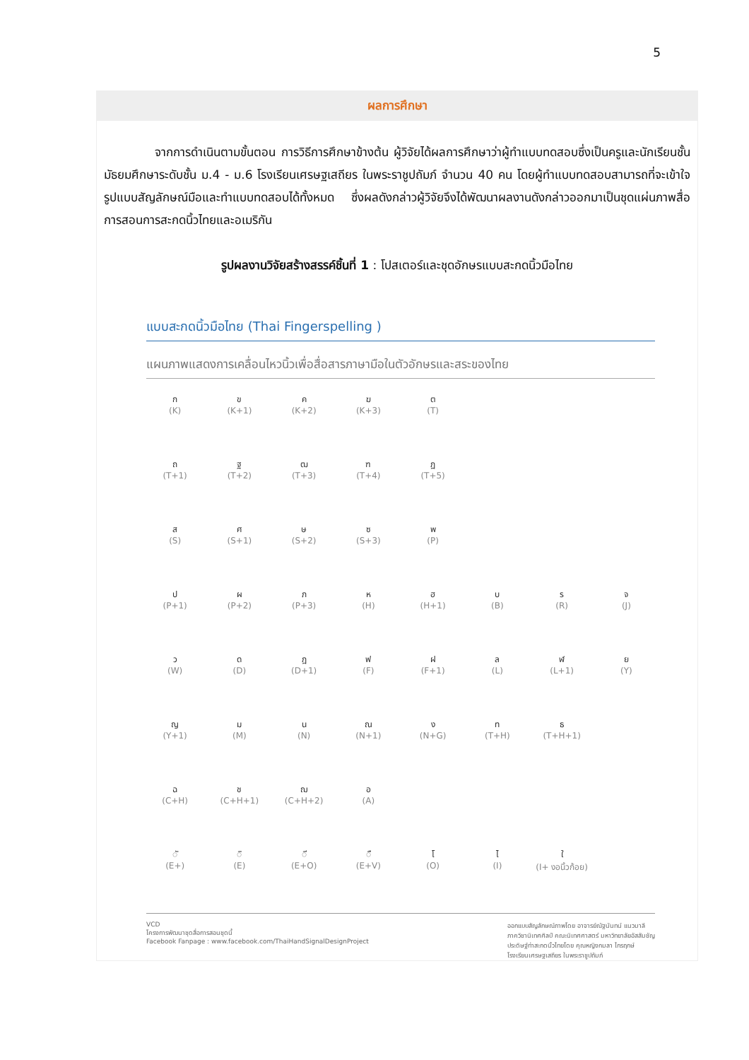5
ผลการศึกษา
จากการดำเนินตามขั้นตอน การวิธีการศึกษาข้างต้น ผู้วิจัยได้ผลการศึกษาว่าผู้ทำแบบทดสอบซึ่งเป็นครูและนักเรียนชั้นมัธยมศึกษาระดับชั้น ม.4 - ม.6 โรงเรียนเศรษฐเสถียร ในพระราชูปถัมภ์ จำนวน 40 คน โดยผู้ทำแบบทดสอบสามารถที่จะเข้าใจรูปแบบสัญลักษณ์มือและทำแบบทดสอบได้ทั้งหมด ซึ่งผลดังกล่าวผู้วิจัยจึงได้พัฒนาผลงานดังกล่าวออกมาเป็นชุดแผ่นภาพสื่อการสอนการสะกดนิ้วไทยและอเมริกัน
รูปผลงานวิจัยสร้างสรรค์ชิ้นที่ 1 : โปสเตอร์และชุดอักษรแบบสะกดนิ้วมือไทย
แบบสะกดนิ้วมือไทย (Thai Fingerspelling )
แผนภาพแสดงการเคลื่อนไหวนิ้วเพื่อสื่อสารภาษามือในตัวอักษรและสระของไทย
ก
(K)
ข
(K+1)
ค
(K+2)
ฆ
(K+3)
ต
(T)
ถ
(T+1)
ฐ
(T+2)
ฒ
(T+3)
ฑ
(T+4)
ฏ
(T+5)
ส
(S)
ศ
(S+1)
ษ
(S+2)
ซ
(S+3)
พ
(P)
ป
(P+1)
ผ
(P+2)
ภ
(P+3)
ห
(H)
ฮ
(H+1)
บ
(B)
ร
(R)
จ
(J)
ว
(W)
ด
(D)
ฎ
(D+1)
ฟ
(F)
ฝ
(F+1)
ล
(L)
ฬ
(L+1)
ย
(Y)
ญ
(Y+1)
ม
(M)
น
(N)
ณ
(N+1)
ง
(N+G)
ท
(T+H)
ธ
(T+H+1)
ฉ
(C+H)
ช
(C+H+1)
ฌ
(C+H+2)
อ
(A)
◌ั
(E+)
◌ิ
(E)
◌ี
(E+O)
◌ื
(E+V)
โ
(O)
ไ
(I)
ใ
(I+ งอนิ้วก้อย)
VCD
โครงการพัฒนาชุดสื่อการสอนชุดนี้
Facebook Fanpage : www.facebook.com/ThaiHandSignalDesignProject
ออกแบบสัญลักษณ์ภาพโดย อาจารย์ณัฐนันทน์ แนวมาลี
ภาควิชานิเทศศิลป์ คณะนิเทศศาสตร์ มหาวิทยาลัยอัสสัมชัญ
ประดิษฐ์ท่าสะกดนิ้วไทยโดย คุณหญิงกมลา ไกรฤกษ์
โรงเรียนเศรษฐเสถียร ในพระราชูปถัมภ์